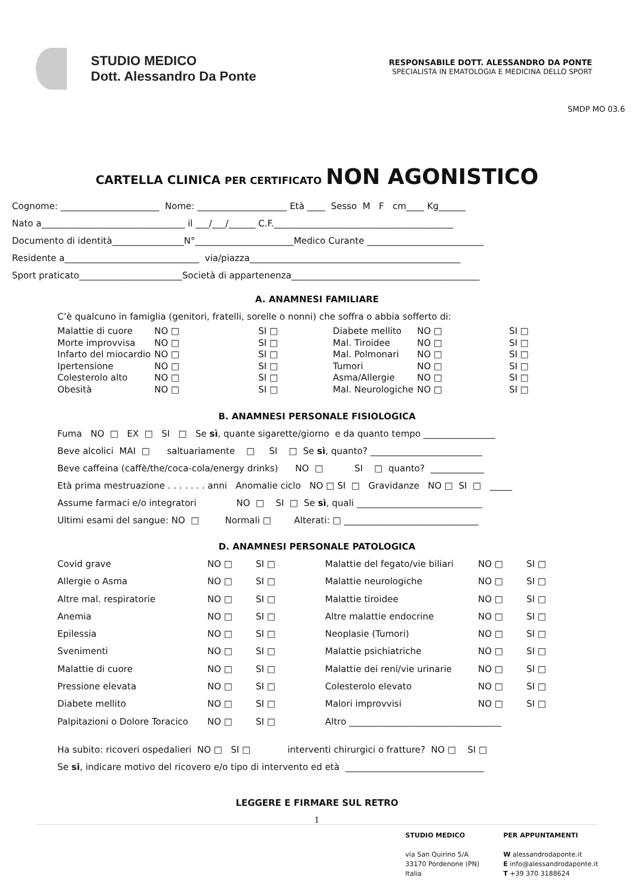STUDIO MEDICO
Dott. Alessandro Da Ponte
RESPONSABILE DOTT. ALESSANDRO DA PONTE
SPECIALISTA IN EMATOLOGIA E MEDICINA DELLO SPORT
SMDP MO 03.6
CARTELLA CLINICA PER CERTIFICATO NON AGONISTICO
Cognome: ______________________ Nome: ____________________ Età ____ Sesso M F cm____ Kg______ Nato a________________________________ il ___/___/______ C.F.________________________________________ Documento di identità________________N°______________________Medico Curante __________________________ Residente a______________________________ via/piazza_______________________________________________ Sport praticato_______________________Società di appartenenza__________________________________________
A. ANAMNESI FAMILIARE
C’è qualcuno in famiglia (genitori, fratelli, sorelle o nonni) che soffra o abbia sofferto di:
| Malattie di cuore | NO □ | | SI □ | | Diabete mellito | NO □ | | SI □ |
| Morte improvvisa | NO □ | | SI □ | | Mal. Tiroidee | NO □ | | SI □ |
| Infarto del miocardio | NO □ | | SI □ | | Mal. Polmonari | NO □ | | SI □ |
| Ipertensione | NO □ | | SI □ | | Tumori | NO □ | | SI □ |
| Colesterolo alto | NO □ | | SI □ | | Asma/Allergie | NO □ | | SI □ |
| Obesità | NO □ | | SI □ | | Mal. Neurologiche | NO □ | | SI □ |
B. ANAMNESI PERSONALE FISIOLOGICA
Fuma NO □ EX □ SI □ Se sì, quante sigarette/giorno e da quanto tempo ________________ Beve alcolici MAI □ saltuariamente □ SI □ Se sì, quanto? _________________________ Beve caffeina (caffè/the/coca-cola/energy drinks) NO □ SI □ quanto? ____________ Età prima mestruazione . . . . . . . anni Anomalie ciclo NO □ SI □ Gravidanze NO □ SI □ _____ Assume farmaci e/o integratori NO □ SI □ Se sì, quali ____________________________ Ultimi esami del sangue: NO □ Normali □ Alterati: □ ______________________________
D. ANAMNESI PERSONALE PATOLOGICA
| Covid grave | NO □ | SI □ | Malattie del fegato/vie biliari | NO □ | SI □ |
| Allergie o Asma | NO □ | SI □ | Malattie neurologiche | NO □ | SI □ |
| Altre mal. respiratorie | NO □ | SI □ | Malattie tiroidee | NO □ | SI □ |
| Anemia | NO □ | SI □ | Altre malattie endocrine | NO □ | SI □ |
| Epilessia | NO □ | SI □ | Neoplasie (Tumori) | NO □ | SI □ |
| Svenimenti | NO □ | SI □ | Malattie psichiatriche | NO □ | SI □ |
| Malattie di cuore | NO □ | SI □ | Malattie dei reni/vie urinarie | NO □ | SI □ |
| Pressione elevata | NO □ | SI □ | Colesterolo elevato | NO □ | SI □ |
| Diabete mellito | NO □ | SI □ | Malori improvvisi | NO □ | SI □ |
| Palpitazioni o Dolore Toracico | NO □ | SI □ | Altro __________________________________ | | |
Ha subito: ricoveri ospedalieri NO □ SI □ interventi chirurgici o fratture? NO □ SI □ Se si, indicare motivo del ricovero e/o tipo di intervento ed età _______________________________
LEGGERE E FIRMARE SUL RETRO
1
STUDIO MEDICO
via San Quirino 5/A
33170 Pordenone (PN)
Italia
PER APPUNTAMENTI
W alessandrodaponte.it
E info@alessandrodaponte.it
T +39 370 3188624